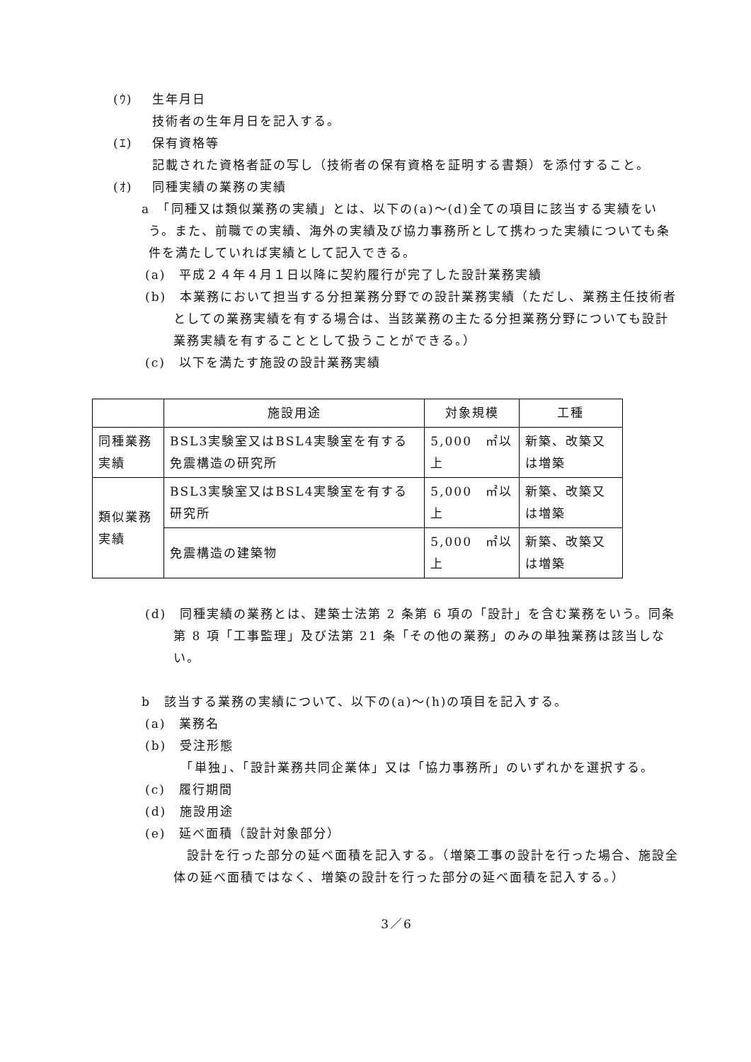(ｳ) 生年月日
技術者の生年月日を記入する。
(ｴ) 保有資格等
記載された資格者証の写し（技術者の保有資格を証明する書類）を添付すること。
(ｵ) 同種実績の業務の実績
a　「同種又は類似業務の実績」とは、以下の(a)～(d)全ての項目に該当する実績をいう。また、前職での実績、海外の実績及び協力事務所として携わった実績についても条件を満たしていれば実績として記入できる。
(a)　平成２４年４月１日以降に契約履行が完了した設計業務実績
(b)　本業務において担当する分担業務分野での設計業務実績（ただし、業務主任技術者としての業務実績を有する場合は、当該業務の主たる分担業務分野についても設計業務実績を有することとして扱うことができる。）
(c)　以下を満たす施設の設計業務実績
| | 施設用途 | 対象規模 | 工種 |
| --- | --- | --- | --- |
| 同種業務実績 | BSL3実験室又はBSL4実験室を有する免震構造の研究所 | 5,000 ㎡以上 | 新築、改築又は増築 |
| 類似業務実績 | BSL3実験室又はBSL4実験室を有する研究所 | 5,000 ㎡以上 | 新築、改築又は増築 |
| | 免震構造の建築物 | 5,000 ㎡以上 | 新築、改築又は増築 |
(d)　同種実績の業務とは、建築士法第 2 条第 6 項の「設計」を含む業務をいう。同条第 8 項「工事監理」及び法第 21 条「その他の業務」のみの単独業務は該当しない。
b　該当する業務の実績について、以下の(a)～(h)の項目を記入する。
(a)　業務名
(b)　受注形態
　「単独」、「設計業務共同企業体」又は「協力事務所」のいずれかを選択する。
(c)　履行期間
(d)　施設用途
(e)　延べ面積（設計対象部分）
　設計を行った部分の延べ面積を記入する。（増築工事の設計を行った場合、施設全体の延べ面積ではなく、増築の設計を行った部分の延べ面積を記入する。）
3／6